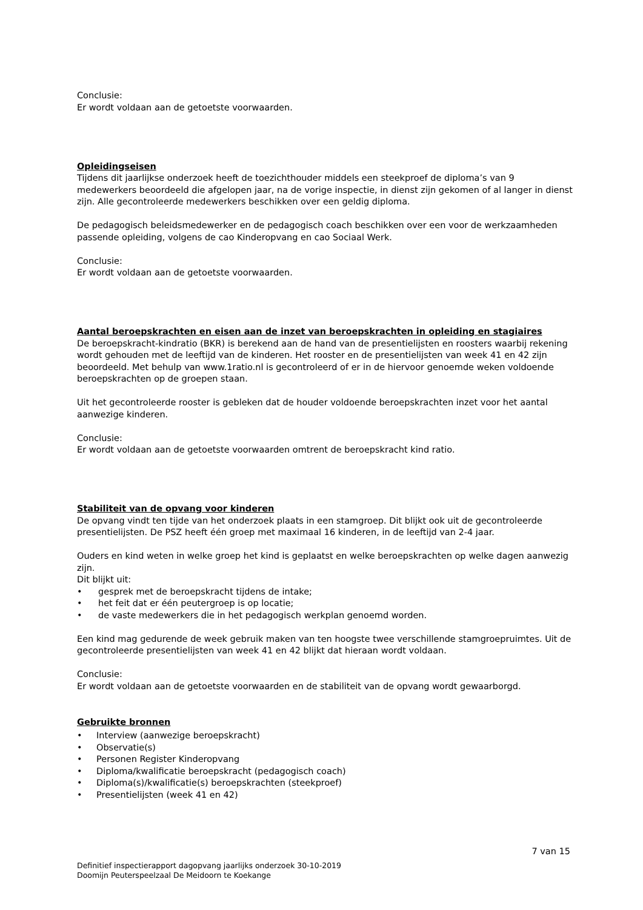Conclusie:
Er wordt voldaan aan de getoetste voorwaarden.
Opleidingseisen
Tijdens dit jaarlijkse onderzoek heeft de toezichthouder middels een steekproef de diploma’s van 9 medewerkers beoordeeld die afgelopen jaar, na de vorige inspectie, in dienst zijn gekomen of al langer in dienst zijn. Alle gecontroleerde medewerkers beschikken over een geldig diploma.
De pedagogisch beleidsmedewerker en de pedagogisch coach beschikken over een voor de werkzaamheden passende opleiding, volgens de cao Kinderopvang en cao Sociaal Werk.
Conclusie:
Er wordt voldaan aan de getoetste voorwaarden.
Aantal beroepskrachten en eisen aan de inzet van beroepskrachten in opleiding en stagiaires
De beroepskracht-kindratio (BKR) is berekend aan de hand van de presentielijsten en roosters waarbij rekening wordt gehouden met de leeftijd van de kinderen. Het rooster en de presentielijsten van week 41 en 42 zijn beoordeeld. Met behulp van www.1ratio.nl is gecontroleerd of er in de hiervoor genoemde weken voldoende beroepskrachten op de groepen staan.
Uit het gecontroleerde rooster is gebleken dat de houder voldoende beroepskrachten inzet voor het aantal aanwezige kinderen.
Conclusie:
Er wordt voldaan aan de getoetste voorwaarden omtrent de beroepskracht kind ratio.
Stabiliteit van de opvang voor kinderen
De opvang vindt ten tijde van het onderzoek plaats in een stamgroep. Dit blijkt ook uit de gecontroleerde presentielijsten. De PSZ heeft één groep met maximaal 16 kinderen, in de leeftijd van 2-4 jaar.
Ouders en kind weten in welke groep het kind is geplaatst en welke beroepskrachten op welke dagen aanwezig zijn.
Dit blijkt uit:
• gesprek met de beroepskracht tijdens de intake;
• het feit dat er één peutergroep is op locatie;
• de vaste medewerkers die in het pedagogisch werkplan genoemd worden.
Een kind mag gedurende de week gebruik maken van ten hoogste twee verschillende stamgroepruimtes. Uit de gecontroleerde presentielijsten van week 41 en 42 blijkt dat hieraan wordt voldaan.
Conclusie:
Er wordt voldaan aan de getoetste voorwaarden en de stabiliteit van de opvang wordt gewaarborgd.
Gebruikte bronnen
• Interview (aanwezige beroepskracht)
• Observatie(s)
• Personen Register Kinderopvang
• Diploma/kwalificatie beroepskracht (pedagogisch coach)
• Diploma(s)/kwalificatie(s) beroepskrachten (steekproef)
• Presentielijsten (week 41 en 42)
7 van 15
Definitief inspectierapport dagopvang jaarlijks onderzoek 30-10-2019
Doomijn Peuterspeelzaal De Meidoorn te Koekange